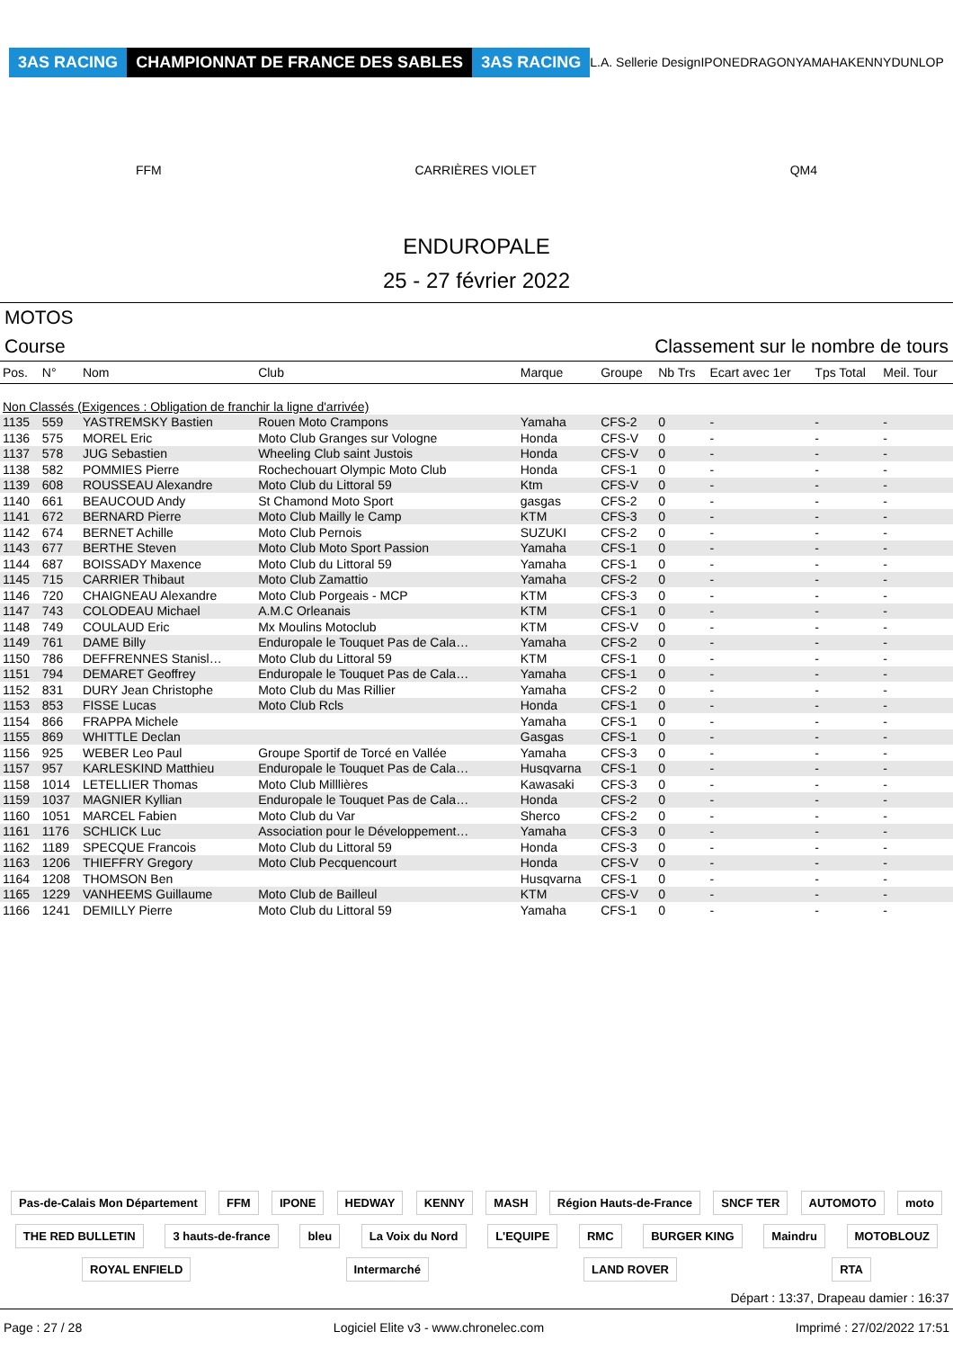3AS RACING CHAMPIONNAT DE FRANCE DES SABLES 3AS RACING L.A. Sellerie Design IPONE DRAGON YAMAHA KENNY DUNLOP FFM CARRIÈRES VIOLET QM4
ENDUROPALE
25 - 27 février 2022
MOTOS
Course Classement sur le nombre de tours
| Pos. | N° | Nom | Club | Marque | Groupe | Nb Trs | Ecart avec 1er | Tps Total | Meil. Tour |
| --- | --- | --- | --- | --- | --- | --- | --- | --- | --- |
| Non Classés (Exigences : Obligation de franchir la ligne d'arrivée) | | | | | | | | | |
| 1135 | 559 | YASTREMSKY Bastien | Rouen Moto Crampons | Yamaha | CFS-2 | 0 | - | - | - |
| 1136 | 575 | MOREL Eric | Moto Club Granges sur Vologne | Honda | CFS-V | 0 | - | - | - |
| 1137 | 578 | JUG Sebastien | Wheeling Club saint Justois | Honda | CFS-V | 0 | - | - | - |
| 1138 | 582 | POMMIES Pierre | Rochechouart Olympic Moto Club | Honda | CFS-1 | 0 | - | - | - |
| 1139 | 608 | ROUSSEAU Alexandre | Moto Club du Littoral 59 | Ktm | CFS-V | 0 | - | - | - |
| 1140 | 661 | BEAUCOUD Andy | St Chamond Moto Sport | gasgas | CFS-2 | 0 | - | - | - |
| 1141 | 672 | BERNARD Pierre | Moto Club Mailly le Camp | KTM | CFS-3 | 0 | - | - | - |
| 1142 | 674 | BERNET Achille | Moto Club Pernois | SUZUKI | CFS-2 | 0 | - | - | - |
| 1143 | 677 | BERTHE Steven | Moto Club Moto Sport Passion | Yamaha | CFS-1 | 0 | - | - | - |
| 1144 | 687 | BOISSADY Maxence | Moto Club du Littoral 59 | Yamaha | CFS-1 | 0 | - | - | - |
| 1145 | 715 | CARRIER Thibaut | Moto Club Zamattio | Yamaha | CFS-2 | 0 | - | - | - |
| 1146 | 720 | CHAIGNEAU Alexandre | Moto Club Porgeais - MCP | KTM | CFS-3 | 0 | - | - | - |
| 1147 | 743 | COLODEAU Michael | A.M.C Orleanais | KTM | CFS-1 | 0 | - | - | - |
| 1148 | 749 | COULAUD Eric | Mx Moulins Motoclub | KTM | CFS-V | 0 | - | - | - |
| 1149 | 761 | DAME Billy | Enduropale le Touquet Pas de Cala… | Yamaha | CFS-2 | 0 | - | - | - |
| 1150 | 786 | DEFFRENNES Stanisl… | Moto Club du Littoral 59 | KTM | CFS-1 | 0 | - | - | - |
| 1151 | 794 | DEMARET Geoffrey | Enduropale le Touquet Pas de Cala… | Yamaha | CFS-1 | 0 | - | - | - |
| 1152 | 831 | DURY Jean Christophe | Moto Club du Mas Rillier | Yamaha | CFS-2 | 0 | - | - | - |
| 1153 | 853 | FISSE Lucas | Moto Club Rcls | Honda | CFS-1 | 0 | - | - | - |
| 1154 | 866 | FRAPPA Michele | | Yamaha | CFS-1 | 0 | - | - | - |
| 1155 | 869 | WHITTLE Declan | | Gasgas | CFS-1 | 0 | - | - | - |
| 1156 | 925 | WEBER Leo Paul | Groupe Sportif de Torcé en Vallée | Yamaha | CFS-3 | 0 | - | - | - |
| 1157 | 957 | KARLESKIND Matthieu | Enduropale le Touquet Pas de Cala… | Husqvarna | CFS-1 | 0 | - | - | - |
| 1158 | 1014 | LETELLIER Thomas | Moto Club Milllières | Kawasaki | CFS-3 | 0 | - | - | - |
| 1159 | 1037 | MAGNIER Kyllian | Enduropale le Touquet Pas de Cala… | Honda | CFS-2 | 0 | - | - | - |
| 1160 | 1051 | MARCEL Fabien | Moto Club du Var | Sherco | CFS-2 | 0 | - | - | - |
| 1161 | 1176 | SCHLICK Luc | Association pour le Développement… | Yamaha | CFS-3 | 0 | - | - | - |
| 1162 | 1189 | SPECQUE Francois | Moto Club du Littoral 59 | Honda | CFS-3 | 0 | - | - | - |
| 1163 | 1206 | THIEFFRY Gregory | Moto Club Pecquencourt | Honda | CFS-V | 0 | - | - | - |
| 1164 | 1208 | THOMSON Ben | | Husqvarna | CFS-1 | 0 | - | - | - |
| 1165 | 1229 | VANHEEMS Guillaume | Moto Club de Bailleul | KTM | CFS-V | 0 | - | - | - |
| 1166 | 1241 | DEMILLY Pierre | Moto Club du Littoral 59 | Yamaha | CFS-1 | 0 | - | - | - |
Pas-de-Calais Mon Département FFM IPONE HEDWAY KENNY MASH Région Hauts-de-France SNCF TER AUTOMOTO moto THE RED BULLETIN 3 hauts-de-france bleu La Voix du Nord L'EQUIPE RMC BURGER KING Maindru MOTOBLOUZ ROYAL ENFIELD Intermarché LAND ROVER RTA
Départ : 13:37, Drapeau damier : 16:37
Page : 27 / 28 Logiciel Elite v3 - www.chronelec.com Imprimé : 27/02/2022 17:51